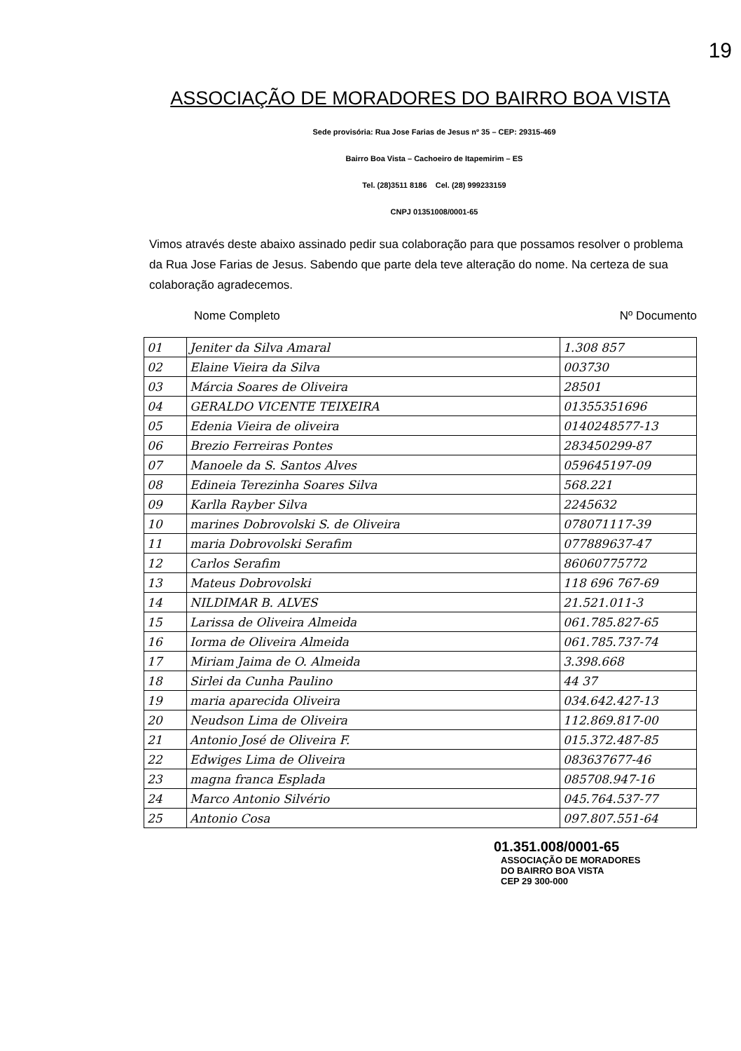19
ASSOCIAÇÃO DE MORADORES DO BAIRRO BOA VISTA
Sede provisória: Rua Jose Farias de Jesus nº 35 – CEP: 29315-469
Bairro Boa Vista – Cachoeiro de Itapemirim – ES
Tel. (28)3511 8186 Cel. (28) 999233159
CNPJ 01351008/0001-65
Vimos através deste abaixo assinado pedir sua colaboração para que possamos resolver o problema da Rua Jose Farias de Jesus. Sabendo que parte dela teve alteração do nome. Na certeza de sua colaboração agradecemos.
Nome Completo Nº Documento
| 01 | Jeniter da Silva Amaral | 1.308 857 |
| 02 | Elaine Vieira da Silva | 003730 |
| 03 | Márcia Soares de Oliveira | 28501 |
| 04 | GERALDO VICENTE TEIXEIRA | 01355351696 |
| 05 | Edenia Vieira de oliveira | 0140248577-13 |
| 06 | Brezio Ferreiras Pontes | 283450299-87 |
| 07 | Manoele da S. Santos Alves | 059645197-09 |
| 08 | Edineia Terezinha Soares Silva | 568.221 |
| 09 | Karlla Rayber Silva | 2245632 |
| 10 | marines Dobrovolski S. de Oliveira | 078071117-39 |
| 11 | maria Dobrovolski Serafim | 077889637-47 |
| 12 | Carlos Serafim | 86060775772 |
| 13 | Mateus Dobrovolski | 118 696 767-69 |
| 14 | NILDIMAR B. ALVES | 21.521.011-3 |
| 15 | Larissa de Oliveira Almeida | 061.785.827-65 |
| 16 | Iorma de Oliveira Almeida | 061.785.737-74 |
| 17 | Miriam Jaima de O. Almeida | 3.398.668 |
| 18 | Sirlei da Cunha Paulino | 44 37 |
| 19 | maria aparecida Oliveira | 034.642.427-13 |
| 20 | Neudson Lima de Oliveira | 112.869.817-00 |
| 21 | Antonio José de Oliveira F. | 015.372.487-85 |
| 22 | Edwiges Lima de Oliveira | 083637677-46 |
| 23 | magna franca Esplada | 085708.947-16 |
| 24 | Marco Antonio Silvério | 045.764.537-77 |
| 25 | Antonio Cosa | 097.807.551-64 |
01.351.008/0001-65
ASSOCIAÇÃO DE MORADORES
DO BAIRRO BOA VISTA
CEP 29 300-000